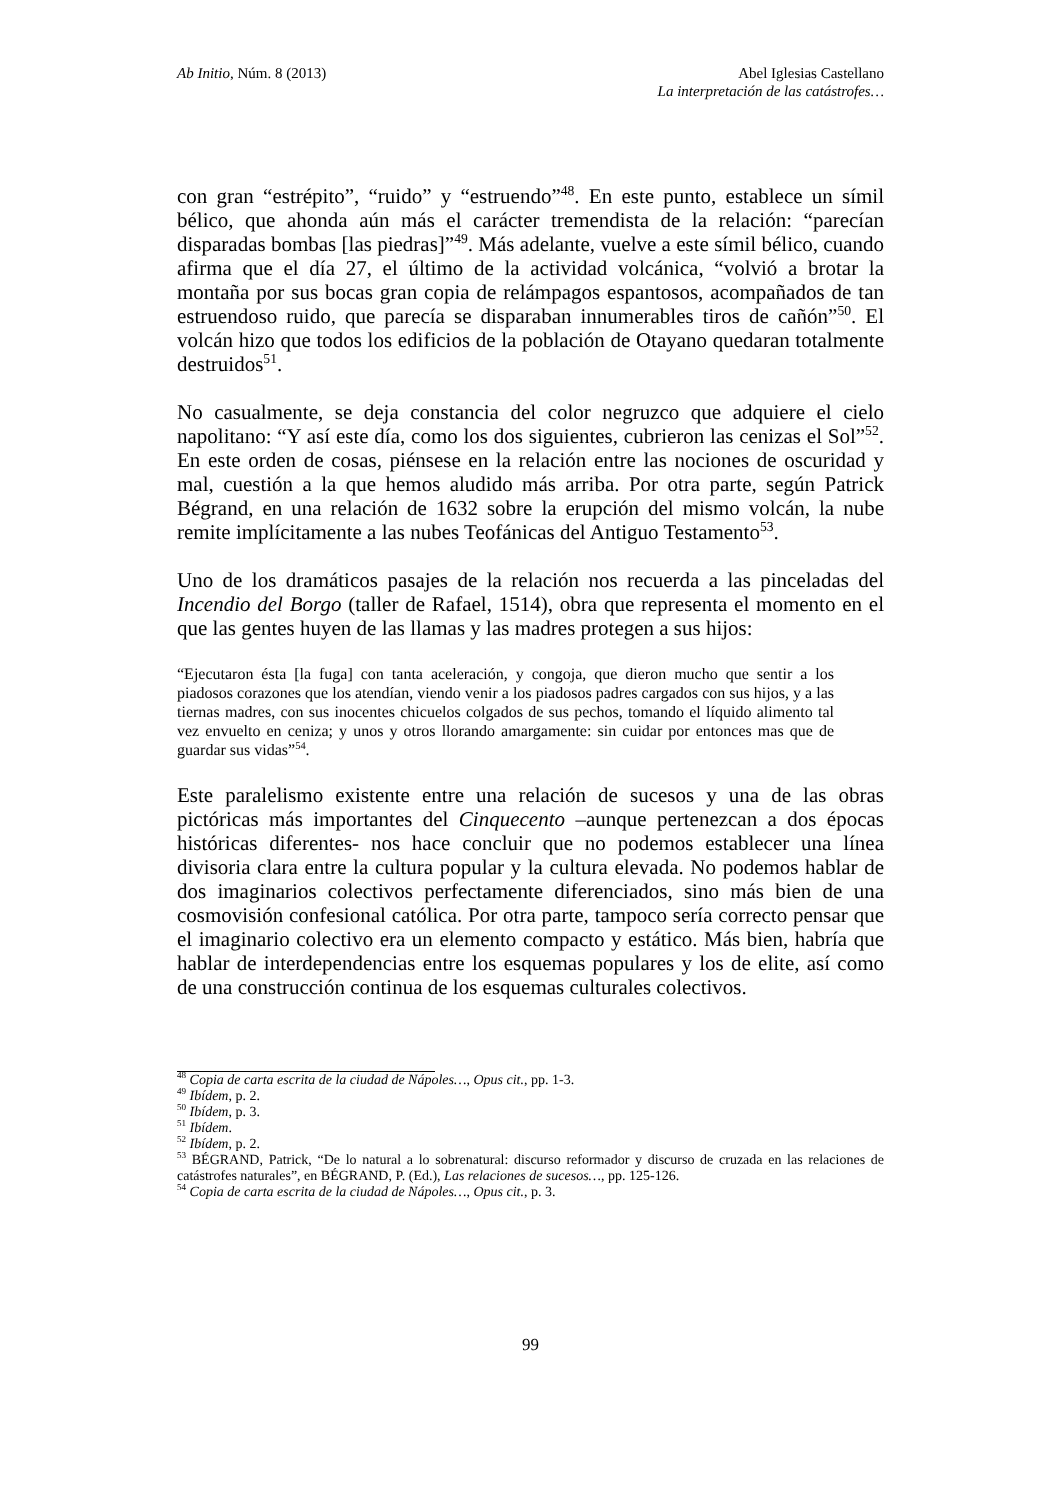Ab Initio, Núm. 8 (2013) Abel Iglesias Castellano
La interpretación de las catástrofes…
con gran “estrépito”, “ruido” y “estruendo”<sup>48</sup>. En este punto, establece un símil bélico, que ahonda aún más el carácter tremendista de la relación: “parecían disparadas bombas [las piedras]”<sup>49</sup>. Más adelante, vuelve a este símil bélico, cuando afirma que el día 27, el último de la actividad volcánica, “volvió a brotar la montaña por sus bocas gran copia de relámpagos espantosos, acompañados de tan estruendoso ruido, que parecía se disparaban innumerables tiros de cañón”<sup>50</sup>. El volcán hizo que todos los edificios de la población de Otayano quedaran totalmente destruidos<sup>51</sup>.
No casualmente, se deja constancia del color negruzco que adquiere el cielo napolitano: “Y así este día, como los dos siguientes, cubrieron las cenizas el Sol”<sup>52</sup>. En este orden de cosas, piénsese en la relación entre las nociones de oscuridad y mal, cuestión a la que hemos aludido más arriba. Por otra parte, según Patrick Bégrand, en una relación de 1632 sobre la erupción del mismo volcán, la nube remite implícitamente a las nubes Teofánicas del Antiguo Testamento<sup>53</sup>.
Uno de los dramáticos pasajes de la relación nos recuerda a las pinceladas del Incendio del Borgo (taller de Rafael, 1514), obra que representa el momento en el que las gentes huyen de las llamas y las madres protegen a sus hijos:
“Ejecutaron ésta [la fuga] con tanta aceleración, y congoja, que dieron mucho que sentir a los piadosos corazones que los atendían, viendo venir a los piadosos padres cargados con sus hijos, y a las tiernas madres, con sus inocentes chicuelos colgados de sus pechos, tomando el líquido alimento tal vez envuelto en ceniza; y unos y otros llorando amargamente: sin cuidar por entonces mas que de guardar sus vidas”<sup>54</sup>.
Este paralelismo existente entre una relación de sucesos y una de las obras pictóricas más importantes del Cinquecento –aunque pertenezcan a dos épocas históricas diferentes- nos hace concluir que no podemos establecer una línea divisoria clara entre la cultura popular y la cultura elevada. No podemos hablar de dos imaginarios colectivos perfectamente diferenciados, sino más bien de una cosmovisión confesional católica. Por otra parte, tampoco sería correcto pensar que el imaginario colectivo era un elemento compacto y estático. Más bien, habría que hablar de interdependencias entre los esquemas populares y los de elite, así como de una construcción continua de los esquemas culturales colectivos.
<sup>48</sup> Copia de carta escrita de la ciudad de Nápoles…, Opus cit., pp. 1-3.
<sup>49</sup> Ibídem, p. 2.
<sup>50</sup> Ibídem, p. 3.
<sup>51</sup> Ibídem.
<sup>52</sup> Ibídem, p. 2.
<sup>53</sup> BÉGRAND, Patrick, “De lo natural a lo sobrenatural: discurso reformador y discurso de cruzada en las relaciones de catástrofes naturales”, en BÉGRAND, P. (Ed.), Las relaciones de sucesos…, pp. 125-126.
<sup>54</sup> Copia de carta escrita de la ciudad de Nápoles…, Opus cit., p. 3.
99